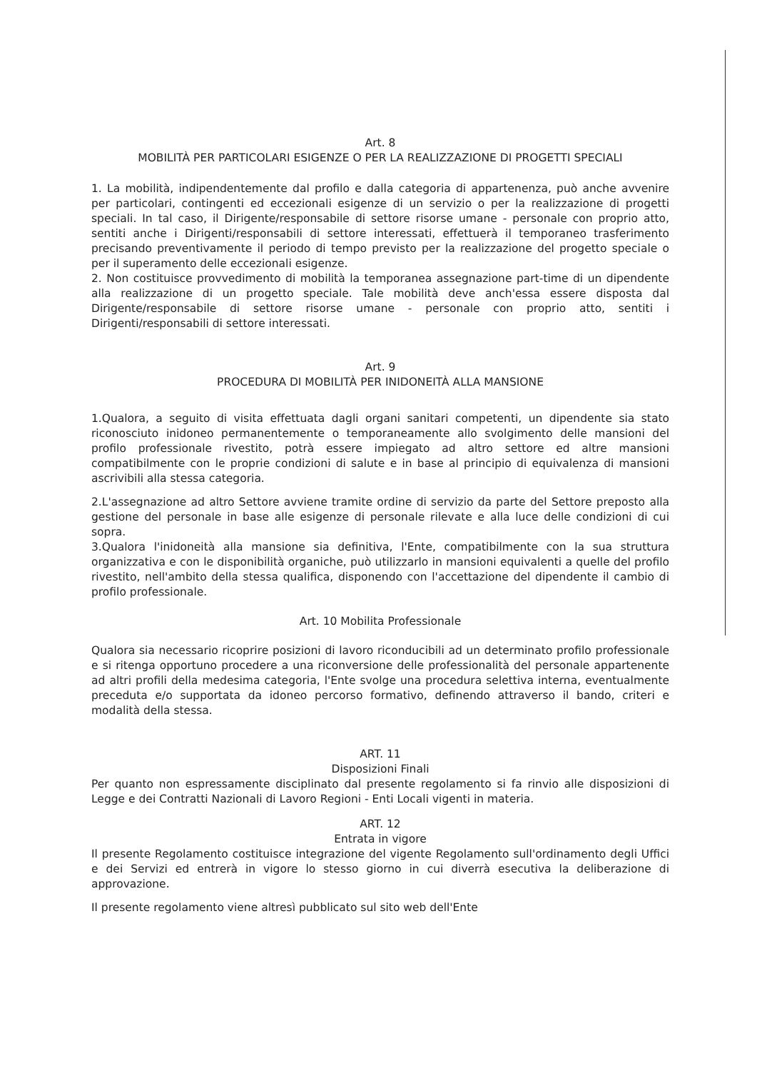Art. 8
MOBILITÀ PER PARTICOLARI ESIGENZE O PER LA REALIZZAZIONE DI PROGETTI SPECIALI
1. La mobilità, indipendentemente dal profilo e dalla categoria di appartenenza, può anche avvenire per particolari, contingenti ed eccezionali esigenze di un servizio o per la realizzazione di progetti speciali. In tal caso, il Dirigente/responsabile di settore risorse umane - personale con proprio atto, sentiti anche i Dirigenti/responsabili di settore interessati, effettuerà il temporaneo trasferimento precisando preventivamente il periodo di tempo previsto per la realizzazione del progetto speciale o per il superamento delle eccezionali esigenze.
2. Non costituisce provvedimento di mobilità la temporanea assegnazione part-time di un dipendente alla realizzazione di un progetto speciale. Tale mobilità deve anch'essa essere disposta dal Dirigente/responsabile di settore risorse umane - personale con proprio atto, sentiti i Dirigenti/responsabili di settore interessati.
Art. 9
PROCEDURA DI MOBILITÀ PER INIDONEITÀ ALLA MANSIONE
1.Qualora, a seguito di visita effettuata dagli organi sanitari competenti, un dipendente sia stato riconosciuto inidoneo permanentemente o temporaneamente allo svolgimento delle mansioni del profilo professionale rivestito, potrà essere impiegato ad altro settore ed altre mansioni compatibilmente con le proprie condizioni di salute e in base al principio di equivalenza di mansioni ascrivibili alla stessa categoria.
2.L'assegnazione ad altro Settore avviene tramite ordine di servizio da parte del Settore preposto alla gestione del personale in base alle esigenze di personale rilevate e alla luce delle condizioni di cui sopra.
3.Qualora l'inidoneità alla mansione sia definitiva, l'Ente, compatibilmente con la sua struttura organizzativa e con le disponibilità organiche, può utilizzarlo in mansioni equivalenti a quelle del profilo rivestito, nell'ambito della stessa qualifica, disponendo con l'accettazione del dipendente il cambio di profilo professionale.
Art. 10 Mobilita Professionale
Qualora sia necessario ricoprire posizioni di lavoro riconducibili ad un determinato profilo professionale e si ritenga opportuno procedere a una riconversione delle professionalità del personale appartenente ad altri profili della medesima categoria, l'Ente svolge una procedura selettiva interna, eventualmente preceduta e/o supportata da idoneo percorso formativo, definendo attraverso il bando, criteri e modalità della stessa.
ART. 11
Disposizioni Finali
Per quanto non espressamente disciplinato dal presente regolamento si fa rinvio alle disposizioni di Legge e dei Contratti Nazionali di Lavoro Regioni - Enti Locali vigenti in materia.
ART. 12
Entrata in vigore
Il presente Regolamento costituisce integrazione del vigente Regolamento sull'ordinamento degli Uffici e dei Servizi ed entrerà in vigore lo stesso giorno in cui diverrà esecutiva la deliberazione di approvazione.
Il presente regolamento viene altresì pubblicato sul sito web dell'Ente